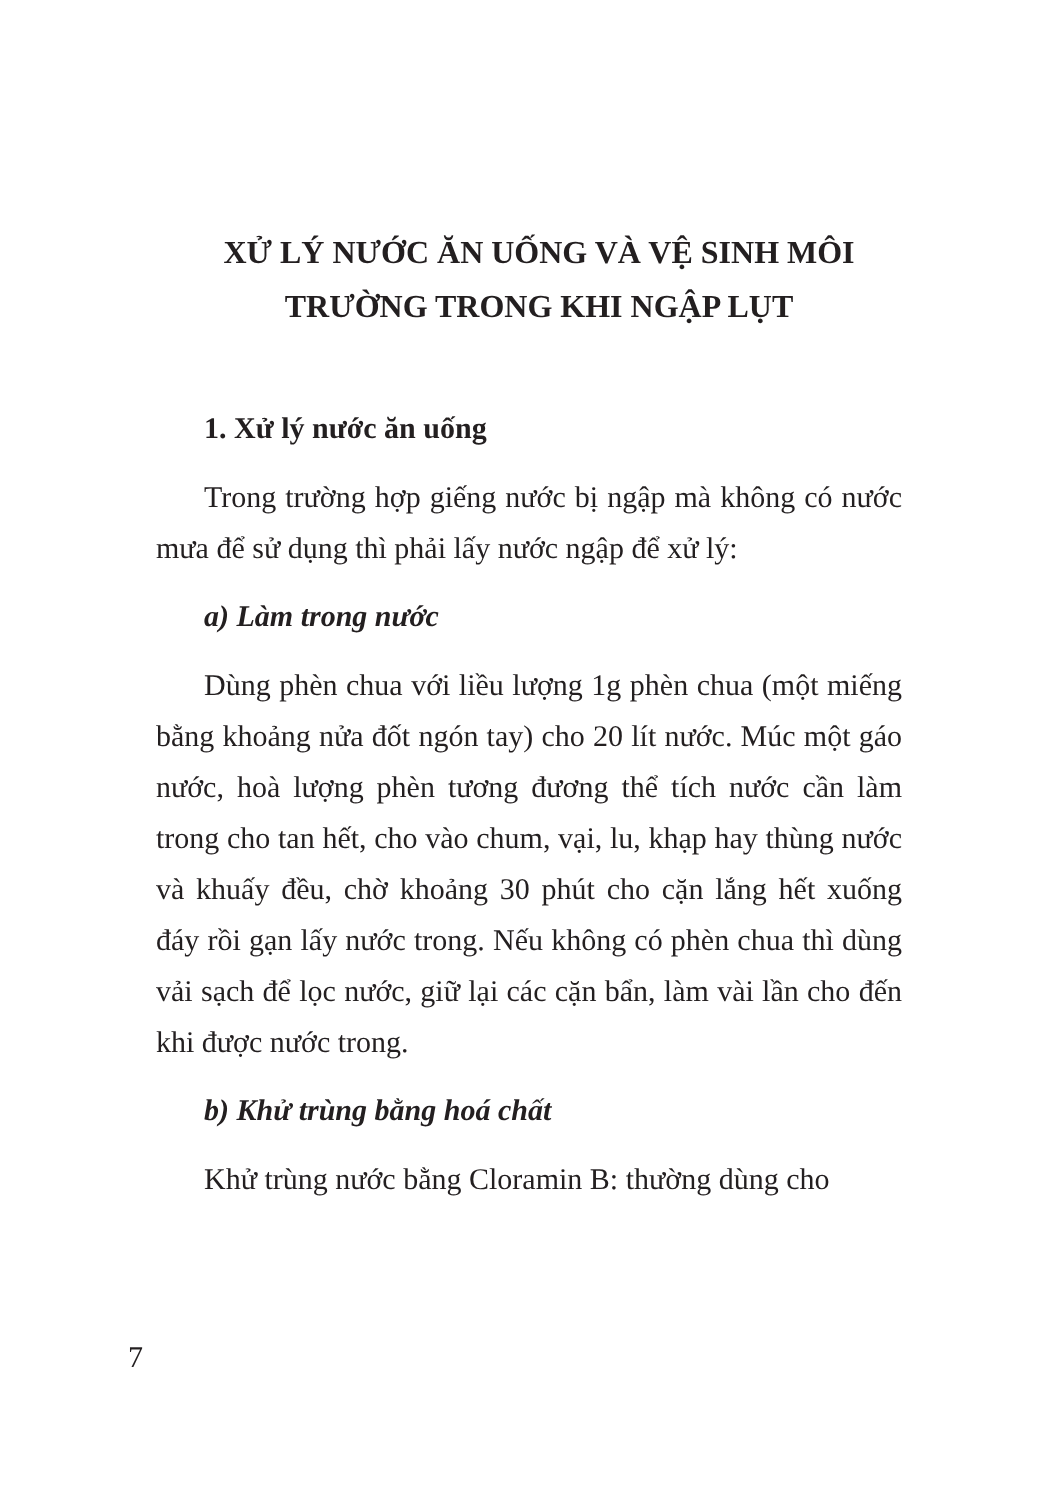XỬ LÝ NƯỚC ĂN UỐNG VÀ VỆ SINH MÔI
TRƯỜNG TRONG KHI NGẬP LỤT
1. Xử lý nước ăn uống
Trong trường hợp giếng nước bị ngập mà không có nước mưa để sử dụng thì phải lấy nước ngập để xử lý:
a) Làm trong nước
Dùng phèn chua với liều lượng 1g phèn chua (một miếng bằng khoảng nửa đốt ngón tay) cho 20 lít nước. Múc một gáo nước, hoà lượng phèn tương đương thể tích nước cần làm trong cho tan hết, cho vào chum, vại, lu, khạp hay thùng nước và khuấy đều, chờ khoảng 30 phút cho cặn lắng hết xuống đáy rồi gạn lấy nước trong. Nếu không có phèn chua thì dùng vải sạch để lọc nước, giữ lại các cặn bẩn, làm vài lần cho đến khi được nước trong.
b) Khử trùng bằng hoá chất
Khử trùng nước bằng Cloramin B: thường dùng cho
7